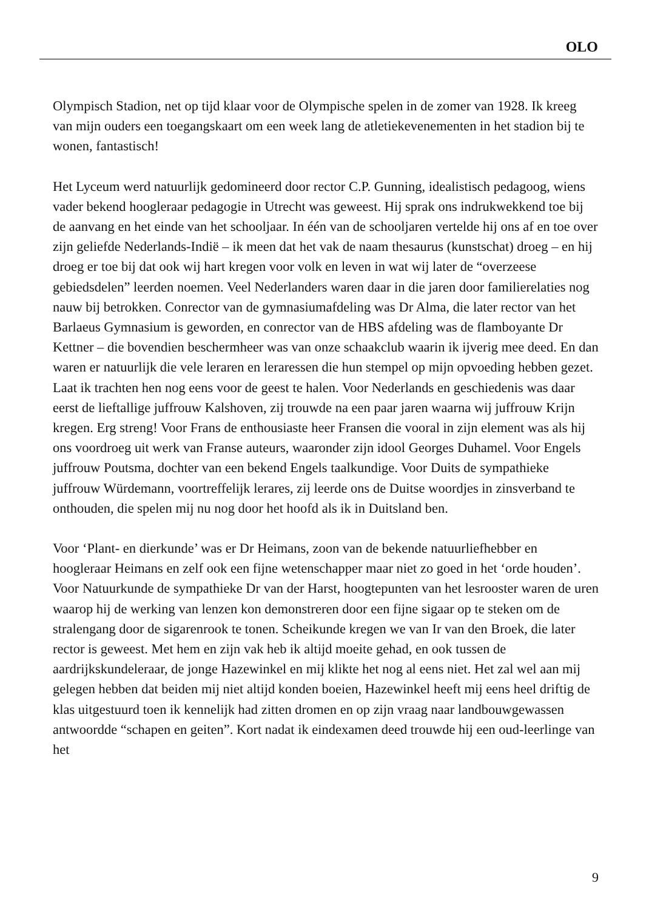OLO
Olympisch Stadion, net op tijd klaar voor de Olympische spelen in de zomer van 1928. Ik kreeg van mijn ouders een toegangskaart om een week lang de atletiekeve­nementen in het stadion bij te wonen, fantastisch!
Het Lyceum werd natuurlijk gedomineerd door rector C.P. Gunning, idealistisch pedagoog, wiens vader bekend hoogleraar pedagogie in Utrecht was geweest. Hij sprak ons indrukwekkend toe bij de aanvang en het einde van het schooljaar. In één van de schooljaren vertelde hij ons af en toe over zijn geliefde Nederlands-Indië – ik meen dat het vak de naam thesaurus (kunstschat) droeg – en hij droeg er toe bij dat ook wij hart kregen voor volk en leven in wat wij later de “overzeese gebiedsdelen” leerden noemen. Veel Nederlanders waren daar in die jaren door familierelaties nog nauw bij betrokken. Conrector van de gymnasiumafdeling was Dr Alma, die later rector van het Barlaeus Gymnasium is geworden, en conrector van de HBS afdeling was de flamboyante Dr Kettner – die bovendien bescherm­heer was van onze schaakclub waarin ik ijverig mee deed. En dan waren er natuur­lijk die vele leraren en leraressen die hun stempel op mijn opvoeding hebben gezet. Laat ik trachten hen nog eens voor de geest te halen. Voor Nederlands en geschie­denis was daar eerst de lieftallige juffrouw Kalshoven, zij trouwde na een paar jaren waarna wij juffrouw Krijn kregen. Erg streng! Voor Frans de enthousiaste heer Fransen die vooral in zijn element was als hij ons voordroeg uit werk van Franse auteurs, waaronder zijn idool Georges Duhamel. Voor Engels juffrouw Poutsma, dochter van een bekend Engels taalkundige. Voor Duits de sympathieke juffrouw Würdemann, voortreffelijk lerares, zij leerde ons de Duitse woordjes in zinsverband te onthouden, die spelen mij nu nog door het hoofd als ik in Duitsland ben.
Voor ‘Plant- en dierkunde’ was er Dr Heimans, zoon van de bekende natuurlief­hebber en hoogleraar Heimans en zelf ook een fijne wetenschapper maar niet zo goed in het ‘orde houden’. Voor Natuurkunde de sympathieke Dr van der Harst, hoogtepunten van het lesrooster waren de uren waarop hij de werking van lenzen kon demonstreren door een fijne sigaar op te steken om de stralengang door de sigarenrook te tonen. Scheikunde kregen we van Ir van den Broek, die later rector is geweest. Met hem en zijn vak heb ik altijd moeite gehad, en ook tussen de aardrijkskundeleraar, de jonge Hazewinkel en mij klikte het nog al eens niet. Het zal wel aan mij gelegen hebben dat beiden mij niet altijd konden boeien, Hazewinkel heeft mij eens heel driftig de klas uitgestuurd toen ik kennelijk had zit­ten dromen en op zijn vraag naar landbouwgewassen antwoordde “schapen en geiten”. Kort nadat ik eindexamen deed trouwde hij een oud-leerlinge van het
9